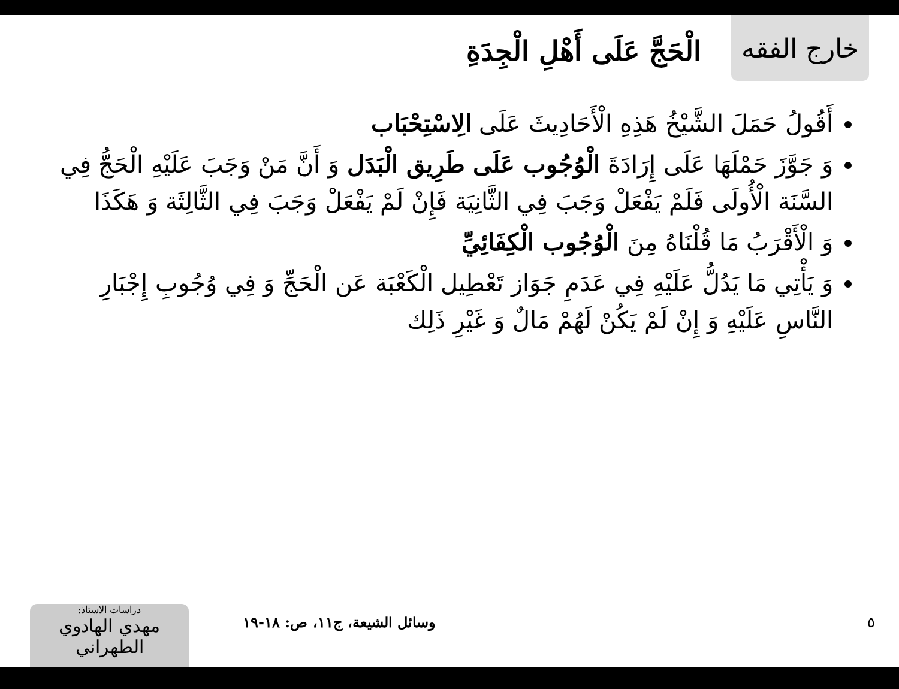خارج الفقه
الْحَجَّ عَلَى أَهْلِ الْجِدَةِ
أَقُولُ حَمَلَ الشَّيْخُ هَذِهِ الْأَحَادِيثَ عَلَى الِاسْتِحْبَاب
وَ جَوَّزَ حَمْلَهَا عَلَى إِرَادَةَ الْوُجُوب عَلَى طَرِيق الْبَدَل وَ أَنَّ مَنْ وَجَبَ عَلَيْهِ الْحَجُّ فِي السَّنَة الْأُولَى فَلَمْ يَفْعَلْ وَجَبَ فِي الثَّانِيَة فَإِنْ لَمْ يَفْعَلْ وَجَبَ فِي الثَّالِثَة وَ هَكَذَا
وَ الْأَقْرَبُ مَا قُلْنَاهُ مِنَ الْوُجُوب الْكِفَائِيِّ
وَ يَأْتِي مَا يَدُلُّ عَلَيْهِ فِي عَدَمِ جَوَاز تَعْطِيل الْكَعْبَة عَن الْحَجِّ وَ فِي وُجُوبِ إِجْبَارِ النَّاسِ عَلَيْهِ وَ إِنْ لَمْ يَكُنْ لَهُمْ مَالٌ وَ غَيْرِ ذَلِك
دراسات الاستاذ:
مهدي الهادوي الطهراني
وسائل الشيعة، ج١١، ص: ١٨-١٩
٥